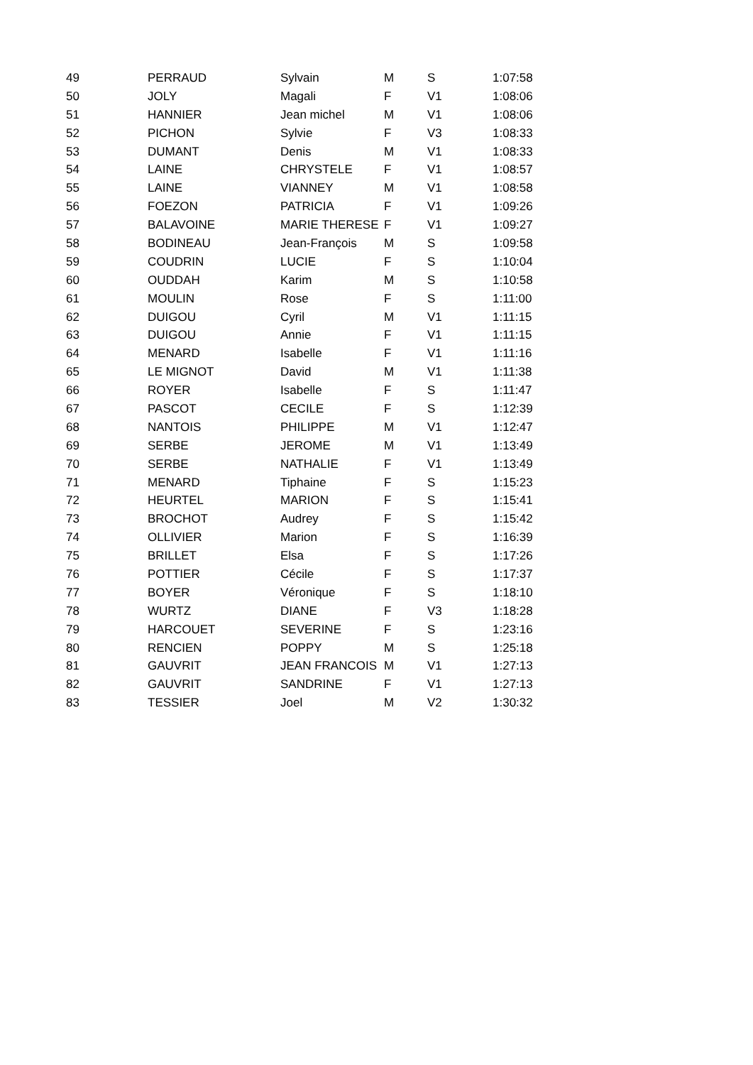| 49 | PERRAUD | Sylvain | M | S | 1:07:58 |
| 50 | JOLY | Magali | F | V1 | 1:08:06 |
| 51 | HANNIER | Jean michel | M | V1 | 1:08:06 |
| 52 | PICHON | Sylvie | F | V3 | 1:08:33 |
| 53 | DUMANT | Denis | M | V1 | 1:08:33 |
| 54 | LAINE | CHRYSTELE | F | V1 | 1:08:57 |
| 55 | LAINE | VIANNEY | M | V1 | 1:08:58 |
| 56 | FOEZON | PATRICIA | F | V1 | 1:09:26 |
| 57 | BALAVOINE | MARIE THERESE | F | V1 | 1:09:27 |
| 58 | BODINEAU | Jean-François | M | S | 1:09:58 |
| 59 | COUDRIN | LUCIE | F | S | 1:10:04 |
| 60 | OUDDAH | Karim | M | S | 1:10:58 |
| 61 | MOULIN | Rose | F | S | 1:11:00 |
| 62 | DUIGOU | Cyril | M | V1 | 1:11:15 |
| 63 | DUIGOU | Annie | F | V1 | 1:11:15 |
| 64 | MENARD | Isabelle | F | V1 | 1:11:16 |
| 65 | LE MIGNOT | David | M | V1 | 1:11:38 |
| 66 | ROYER | Isabelle | F | S | 1:11:47 |
| 67 | PASCOT | CECILE | F | S | 1:12:39 |
| 68 | NANTOIS | PHILIPPE | M | V1 | 1:12:47 |
| 69 | SERBE | JEROME | M | V1 | 1:13:49 |
| 70 | SERBE | NATHALIE | F | V1 | 1:13:49 |
| 71 | MENARD | Tiphaine | F | S | 1:15:23 |
| 72 | HEURTEL | MARION | F | S | 1:15:41 |
| 73 | BROCHOT | Audrey | F | S | 1:15:42 |
| 74 | OLLIVIER | Marion | F | S | 1:16:39 |
| 75 | BRILLET | Elsa | F | S | 1:17:26 |
| 76 | POTTIER | Cécile | F | S | 1:17:37 |
| 77 | BOYER | Véronique | F | S | 1:18:10 |
| 78 | WURTZ | DIANE | F | V3 | 1:18:28 |
| 79 | HARCOUET | SEVERINE | F | S | 1:23:16 |
| 80 | RENCIEN | POPPY | M | S | 1:25:18 |
| 81 | GAUVRIT | JEAN FRANCOIS | M | V1 | 1:27:13 |
| 82 | GAUVRIT | SANDRINE | F | V1 | 1:27:13 |
| 83 | TESSIER | Joel | M | V2 | 1:30:32 |